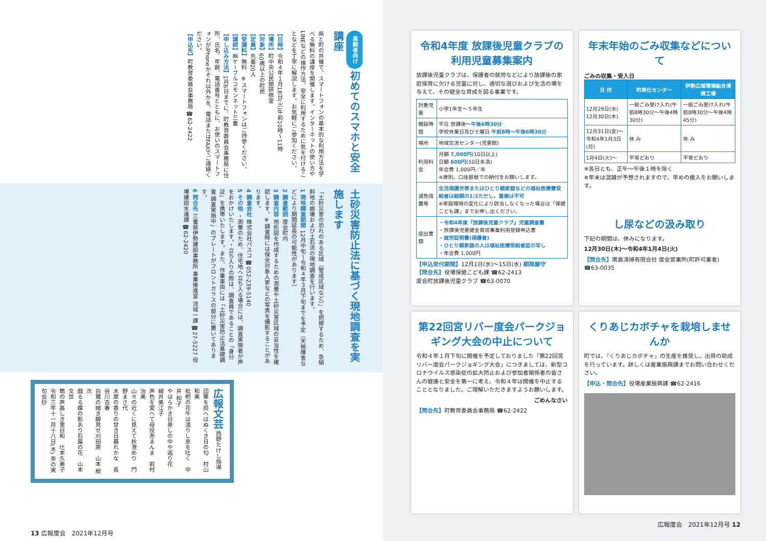高齢者向け 初めてのスマホと安全講座
県と町の共催で、スマートフォンの基本的な利用方法を学べる無料の講座を開催します。インターネットの使い方やLINEなどの操作方法、安全に利用するために気を付けることなどを丁寧に解説します。お気軽にご参加ください。
【日時】令和４年１月18日(火)午前10時～11時
【場所】町中央公民館研修室
【対象】60歳以上の町民
【定員】先着20人
【受講料】無料　※スマートフォンはご持参ください。
【講師】㈱ケーブルコモンネット三重
【申し込み方法】1月6日までに、町教育委員会事務局に住所、氏名、年齢、電話番号とともに、お使いのスマートフォンがiPhoneかそれ以外かを、電話またはFAXでご連絡ください。
【申込先】町教育委員会事務局 ☎62-2422
土砂災害防止法に基づく現地調査を実施します
「土砂災害の恐れのある区域（警戒区域など）」を把握するため、急傾斜地の崩壊および土石流の現地調査を行います。
1 現地調査期間 12月中旬～令和４年３月下旬までを予定（天候障害などにより期間延長の可能性があります）
2 調査範囲 度会町内
3 調査内容 地形図を作成するための測量や土砂災害区域の妥当性を確認します。※調査時には保全対象人家などの写真を撮影することがあります。
4 調査会社 株式会社パスコ ☎052-239-5140
5 その他 ・測量のため、住宅地へ立ち入る場合には、調査実施者が声をおかけいたします。・立ち入りの際は、調査員であることの「身分証」を携帯いたします。また、作業車両には「土砂災害防止法基礎調査 調査実施中」のプレートがフロントガラスの部分に置いてあります。
6 問合先 三重県伊勢建設事務所 事業推進室 流域一課 ☎27-5227 役場建設水道課 ☎62-2420
広報文芸 西野たけし指導
団栗を拾へばぬくき日の匂　村山 和美
枇杷の花牛は湿りし息を吐く　中井 和子
やはらかき日差しの中や返り花　細井美江子
声色を変へて母役赤まんま　前村 治美
山々の近くに見えて秋澄めり　門野まさ代
木犀の香りの甘き日暮れかな　長谷川吉春
白鷺の細き脚見せ刈田原　山本 殷次
戯るる蝶の影あり石蕗の花　山本 文世
鵯の声姦しき里日和　辻本久美子
令和三年十一月十八日(木) 茶の実句会抄
13 広報度会　2021年12月号
令和4年度 放課後児童クラブの利用児童募集案内
放課後児童クラブは、保護者の就労などにより放課後の家庭保育に欠ける児童に対し、適切な遊びおよび生活の場を与えて、その健全な育成を図る事業です。
| 対象児童 | 小学1年生～５年生 |
| 開設時間 | 平日 放課後～ 午後6時30分 学校休業日及び土曜日 午前8時～午後6時30分 |
| 場所 | 地域交流センター(児童館) |
| 利用料金 | 月額 7,000円 (10日以上) 日額 600円 (10日未満) 年会費 1,000円／年 ※原則、口座振替での納付をお願いします。 |
| 減免措置等 | 生活保護世帯またはひとり親家庭などの福祉医療費受給者は総額の1/2ただし、重複は不可 ※家庭環境の変化により該当しなくなった場合は「保健こども課」までお申し出ください。 |
| 提出書類 | ・令和4年度『放課後児童クラブ』児童調査書 ・放課後児童健全育成事業利用登録申込書 ・就労証明書(保護者) ・ひとり親家庭の人は福祉医療受給者証の写し ・年会費 1,000円 |
【申込受付期間】12月1日(水)～15日(水) 期限厳守
【問合先】役場保健こども課 ☎62-2413
度会町放課後児童クラブ ☎63-0070
年末年始のごみ収集などについて
ごみの収集・受入日
| 日 付 | 町美化センター | 伊勢広域環境組合清掃工場 |
| --- | --- | --- |
| 12月29日(水) 12月30日(木) | 一般ごみ受け入れ(午前8時30分～午後4時30分) | 一般ごみ受け入れ(午前8時30分～午後4時45分) |
| 12月31日(金)～令和4年1月3日(月) | 休 み | 休 み |
| 1月4日(火)～ | 平常どおり | 平常どおり |
※各日とも、正午～午後１時を除く
※年末は混雑が予想されますので、早めの搬入をお願いします。
し尿などの汲み取り
下記の期間は、休みになります。
12月30日(木)～令和4年1月4日(火)
【問合先】南島清掃有限会社 度会営業所(町許可業者) ☎63-0035
第22回宮リバー度会パークジョギング大会の中止について
令和４年１月下旬に開催を予定しておりました「第22回宮リバー度会パークジョギング大会」につきましては、新型コロナウイルス感染症の拡大防止および参加者関係者の皆さんの健康と安全を第一に考え、令和４年は開催を中止することとなりました。ご理解いただきますようお願いします。
ごめんなさい
【問合先】町教育委員会事務局 ☎62-2422
くりあじカボチャを栽培しませんか
町では、『くりあじカボチャ』の生産を推奨し、出荷の助成を行っています。詳しくは産業振興課までお問い合わせください。
【申込・問合先】役場産業振興課 ☎62-2416
広報度会　2021年12月号 12